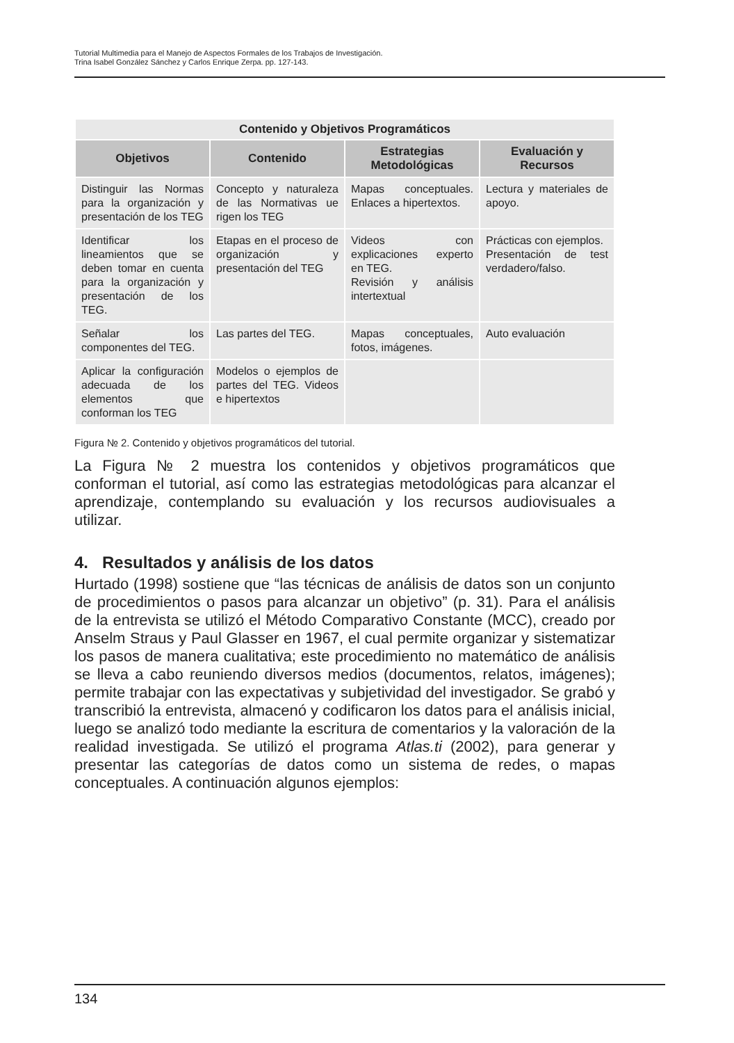Tutorial Multimedia para el Manejo de Aspectos Formales de los Trabajos de Investigación.
Trina Isabel González Sánchez y Carlos Enrique Zerpa. pp. 127-143.
| Contenido y Objetivos Programáticos | | | |
| --- | --- | --- | --- |
| Objetivos | Contenido | Estrategias Metodológicas | Evaluación y Recursos |
| Distinguir las Normas para la organización y presentación de los TEG | Concepto y naturaleza de las Normativas ue rigen los TEG | Mapas conceptuales. Enlaces a hipertextos. | Lectura y materiales de apoyo. |
| Identificar los lineamientos que se deben tomar en cuenta para la organización y presentación de los TEG. | Etapas en el proceso de organización y presentación del TEG | Videos con explicaciones experto en TEG. Revisión y análisis intertextual | Prácticas con ejemplos. Presentación de test verdadero/falso. |
| Señalar los componentes del TEG. | Las partes del TEG. | Mapas conceptuales, fotos, imágenes. | Auto evaluación |
| Aplicar la configuración adecuada de los elementos que conforman los TEG | Modelos o ejemplos de partes del TEG. Videos e hipertextos | | |
Figura № 2. Contenido y objetivos programáticos del tutorial.
La Figura № 2 muestra los contenidos y objetivos programáticos que conforman el tutorial, así como las estrategias metodológicas para alcanzar el aprendizaje, contemplando su evaluación y los recursos audiovisuales a utilizar.
4. Resultados y análisis de los datos
Hurtado (1998) sostiene que “las técnicas de análisis de datos son un conjunto de procedimientos o pasos para alcanzar un objetivo” (p. 31). Para el análisis de la entrevista se utilizó el Método Comparativo Constante (MCC), creado por Anselm Straus y Paul Glasser en 1967, el cual permite organizar y sistematizar los pasos de manera cualitativa; este procedimiento no matemático de análisis se lleva a cabo reuniendo diversos medios (documentos, relatos, imágenes); permite trabajar con las expectativas y subjetividad del investigador. Se grabó y transcribió la entrevista, almacenó y codificaron los datos para el análisis inicial, luego se analizó todo mediante la escritura de comentarios y la valoración de la realidad investigada. Se utilizó el programa Atlas.ti (2002), para generar y presentar las categorías de datos como un sistema de redes, o mapas conceptuales. A continuación algunos ejemplos:
134